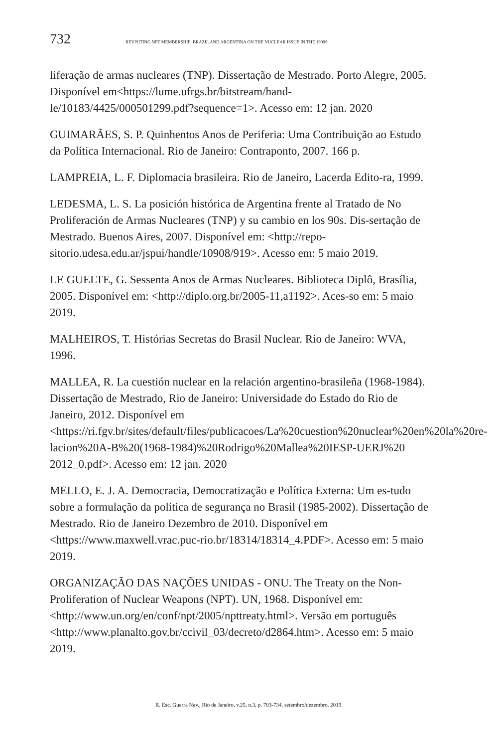732 REVISITING NPT MEMBERSHIP: BRAZIL AND ARGENTINA ON THE NUCLEAR ISSUE IN THE 1990S
liferação de armas nucleares (TNP). Dissertação de Mestrado. Porto Alegre, 2005. Disponível em<https://lume.ufrgs.br/bitstream/hand-le/10183/4425/000501299.pdf?sequence=1>. Acesso em: 12 jan. 2020
GUIMARÃES, S. P. Quinhentos Anos de Periferia: Uma Contribuição ao Estudo da Política Internacional. Rio de Janeiro: Contraponto, 2007. 166 p.
LAMPREIA, L. F. Diplomacia brasileira. Rio de Janeiro, Lacerda Edito-ra, 1999.
LEDESMA, L. S. La posición histórica de Argentina frente al Tratado de No Proliferación de Armas Nucleares (TNP) y su cambio en los 90s. Dis-sertação de Mestrado. Buenos Aires, 2007. Disponível em: <http://repo-sitorio.udesa.edu.ar/jspui/handle/10908/919>. Acesso em: 5 maio 2019.
LE GUELTE, G. Sessenta Anos de Armas Nucleares. Biblioteca Diplô, Brasília, 2005. Disponível em: <http://diplo.org.br/2005-11,a1192>. Aces-so em: 5 maio 2019.
MALHEIROS, T. Histórias Secretas do Brasil Nuclear. Rio de Janeiro: WVA, 1996.
MALLEA, R. La cuestión nuclear en la relación argentino-brasileña (1968-1984). Dissertação de Mestrado, Rio de Janeiro: Universidade do Estado do Rio de Janeiro, 2012. Disponível em <https://ri.fgv.br/sites/default/files/publicacoes/La%20cuestion%20nuclear%20en%20la%20re-lacion%20A-B%20(1968-1984)%20Rodrigo%20Mallea%20IESP-UERJ%20 2012_0.pdf>. Acesso em: 12 jan. 2020
MELLO, E. J. A. Democracia, Democratização e Política Externa: Um es-tudo sobre a formulação da política de segurança no Brasil (1985-2002). Dissertação de Mestrado. Rio de Janeiro Dezembro de 2010. Disponível em <https://www.maxwell.vrac.puc-rio.br/18314/18314_4.PDF>. Acesso em: 5 maio 2019.
ORGANIZAÇÃO DAS NAÇÕES UNIDAS - ONU. The Treaty on the Non-Proliferation of Nuclear Weapons (NPT). UN, 1968. Disponível em: <http://www.un.org/en/conf/npt/2005/npttreaty.html>. Versão em português <http://www.planalto.gov.br/ccivil_03/decreto/d2864.htm>. Acesso em: 5 maio 2019.
R. Esc. Guerra Nav., Rio de Janeiro, v.25, n.3, p. 703-734. setembro/dezembro. 2019.